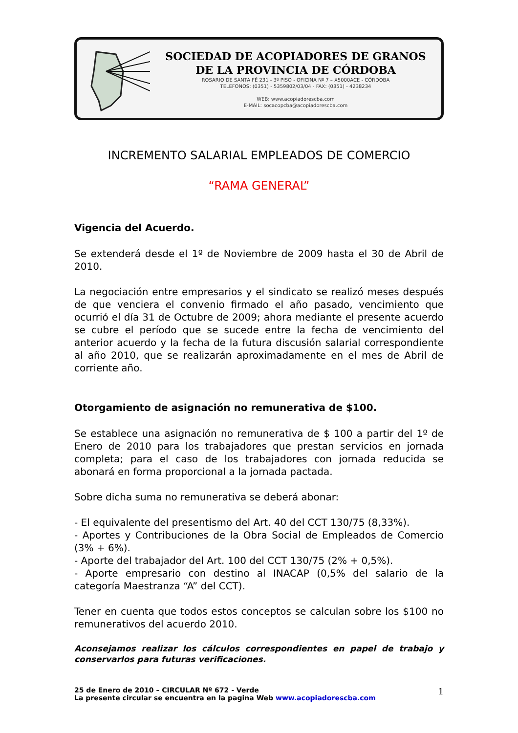SOCIEDAD DE ACOPIADORES DE GRANOS
DE LA PROVINCIA DE CÓRDOBA
ROSARIO DE SANTA FÉ 231 - 3º PISO - OFICINA Nº 7 – X5000ACE - CÓRDOBA
TELEFONOS: (0351) - 5359802/03/04 - FAX: (0351) - 4238234
WEB: www.acopiadorescba.com
E-MAIL: socacopcba@acopiadorescba.com
INCREMENTO SALARIAL EMPLEADOS DE COMERCIO
“RAMA GENERAL”
Vigencia del Acuerdo.
Se extenderá desde el 1º de Noviembre de 2009 hasta el 30 de Abril de 2010.
La negociación entre empresarios y el sindicato se realizó meses después de que venciera el convenio firmado el año pasado, vencimiento que ocurrió el día 31 de Octubre de 2009; ahora mediante el presente acuerdo se cubre el período que se sucede entre la fecha de vencimiento del anterior acuerdo y la fecha de la futura discusión salarial correspondiente al año 2010, que se realizarán aproximadamente en el mes de Abril de corriente año.
Otorgamiento de asignación no remunerativa de $100.
Se establece una asignación no remunerativa de $ 100 a partir del 1º de Enero de 2010 para los trabajadores que prestan servicios en jornada completa; para el caso de los trabajadores con jornada reducida se abonará en forma proporcional a la jornada pactada.
Sobre dicha suma no remunerativa se deberá abonar:
- El equivalente del presentismo del Art. 40 del CCT 130/75 (8,33%).
- Aportes y Contribuciones de la Obra Social de Empleados de Comercio (3% + 6%).
- Aporte del trabajador del Art. 100 del CCT 130/75 (2% + 0,5%).
- Aporte empresario con destino al INACAP (0,5% del salario de la categoría Maestranza “A” del CCT).
Tener en cuenta que todos estos conceptos se calculan sobre los $100 no remunerativos del acuerdo 2010.
Aconsejamos realizar los cálculos correspondientes en papel de trabajo y conservarlos para futuras verificaciones.
25 de Enero de 2010 – CIRCULAR Nº 672 - Verde
La presente circular se encuentra en la pagina Web www.acopiadorescba.com
1